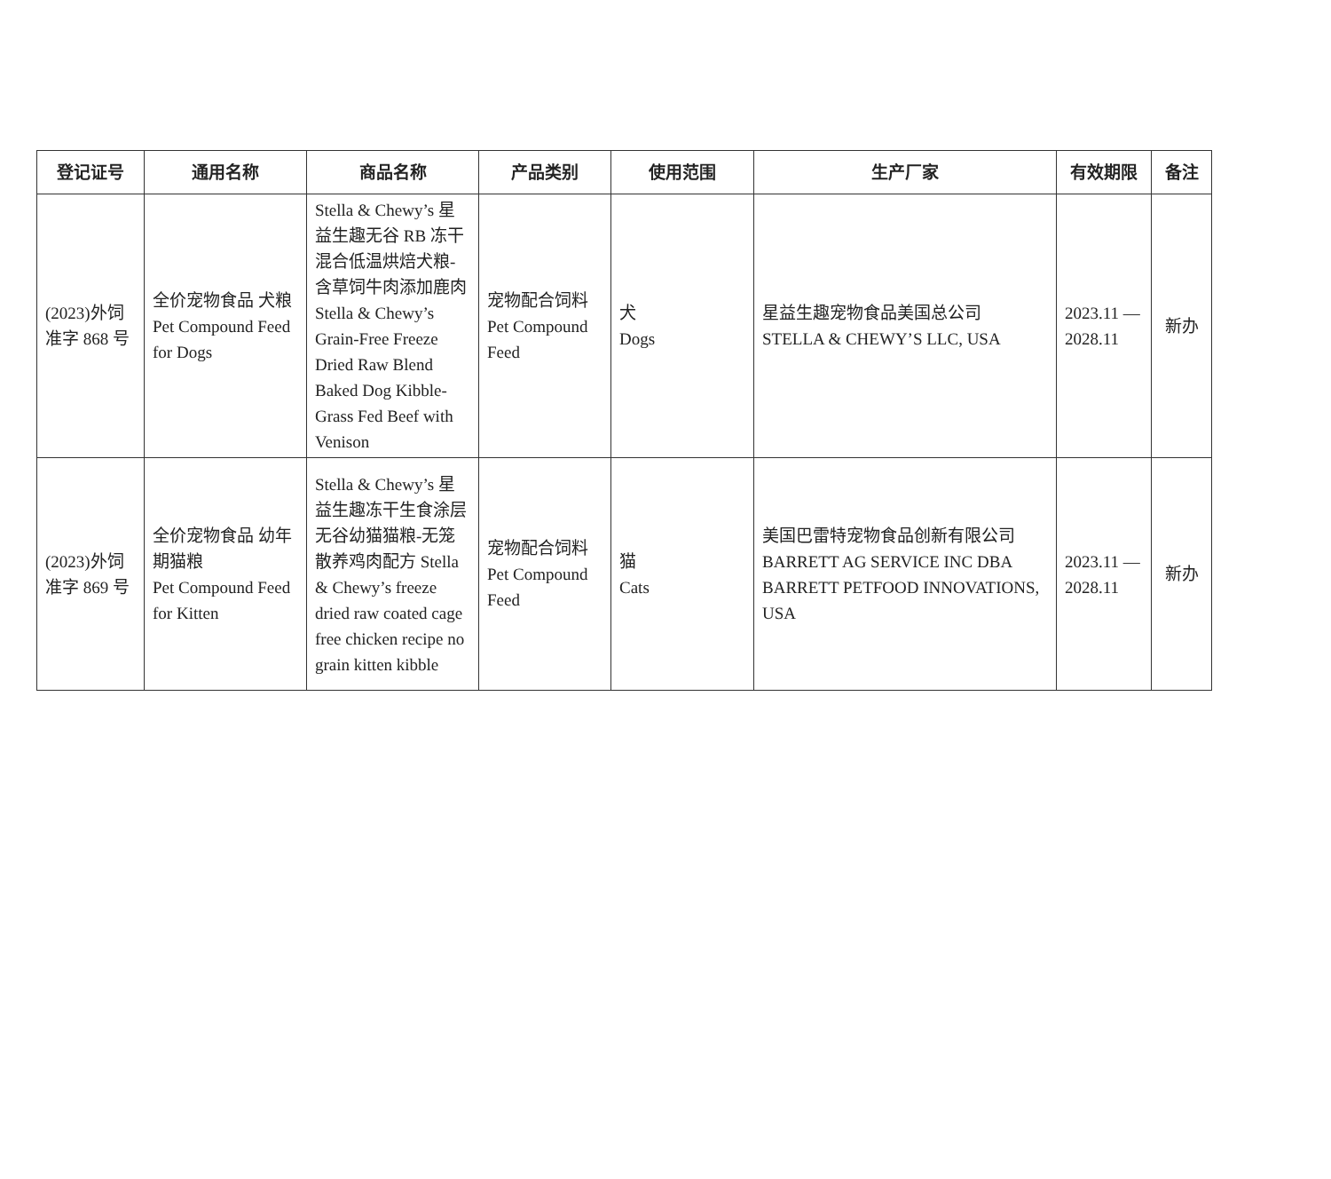| 登记证号 | 通用名称 | 商品名称 | 产品类别 | 使用范围 | 生产厂家 | 有效期限 | 备注 |
| --- | --- | --- | --- | --- | --- | --- | --- |
| (2023)外饲准字 868 号 | 全价宠物食品 犬粮 Pet Compound Feed for Dogs | Stella & Chewy’s 星益生趣无谷 RB 冻干混合低温烘焙犬粮-含草饲牛肉添加鹿肉 Stella & Chewy’s Grain-Free Freeze Dried Raw Blend Baked Dog Kibble-Grass Fed Beef with Venison | 宠物配合饲料 Pet Compound Feed | 犬 Dogs | 星益生趣宠物食品美国总公司 STELLA & CHEWY’S LLC, USA | 2023.11 — 2028.11 | 新办 |
| (2023)外饲准字 869 号 | 全价宠物食品 幼年期猫粮 Pet Compound Feed for Kitten | Stella & Chewy’s 星益生趣冻干生食涂层无谷幼猫猫粮-无笼散养鸡肉配方 Stella & Chewy’s freeze dried raw coated cage free chicken recipe no grain kitten kibble | 宠物配合饲料 Pet Compound Feed | 猫 Cats | 美国巴雷特宠物食品创新有限公司 BARRETT AG SERVICE INC DBA BARRETT PETFOOD INNOVATIONS, USA | 2023.11 — 2028.11 | 新办 |